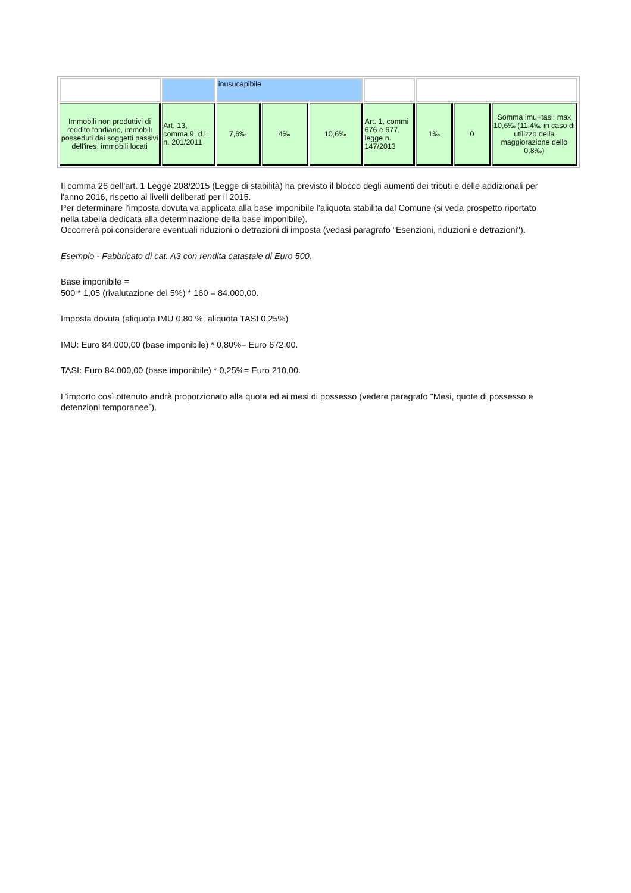| | | inusucapibile | | | | | | |
| Immobili non produttivi di reddito fondiario, immobili posseduti dai soggetti passivi dell'ires, immobili locati | Art. 13, comma 9, d.l. n. 201/2011 | 7,6‰ | 4‰ | 10,6‰ | Art. 1, commi 676 e 677, legge n. 147/2013 | 1‰ | 0 | Somma imu+tasi: max 10,6‰ (11,4‰ in caso di utilizzo della maggiorazione dello 0,8‰) |
Il comma 26 dell'art. 1 Legge 208/2015 (Legge di stabilità) ha previsto il blocco degli aumenti dei tributi e delle addizionali per l'anno 2016, rispetto ai livelli deliberati per il 2015.
Per determinare l’imposta dovuta va applicata alla base imponibile l’aliquota stabilita dal Comune (si veda prospetto riportato nella tabella dedicata alla determinazione della base imponibile).
Occorrerà poi considerare eventuali riduzioni o detrazioni di imposta (vedasi paragrafo "Esenzioni, riduzioni e detrazioni").
Esempio - Fabbricato di cat. A3 con rendita catastale di Euro 500.
Base imponibile =
500 * 1,05 (rivalutazione del 5%) * 160 = 84.000,00.
Imposta dovuta (aliquota IMU 0,80 %, aliquota TASI 0,25%)
IMU: Euro 84.000,00 (base imponibile) * 0,80%= Euro 672,00.
TASI: Euro 84.000,00 (base imponibile) * 0,25%= Euro 210,00.
L’importo così ottenuto andrà proporzionato alla quota ed ai mesi di possesso (vedere paragrafo "Mesi, quote di possesso e detenzioni temporanee”).